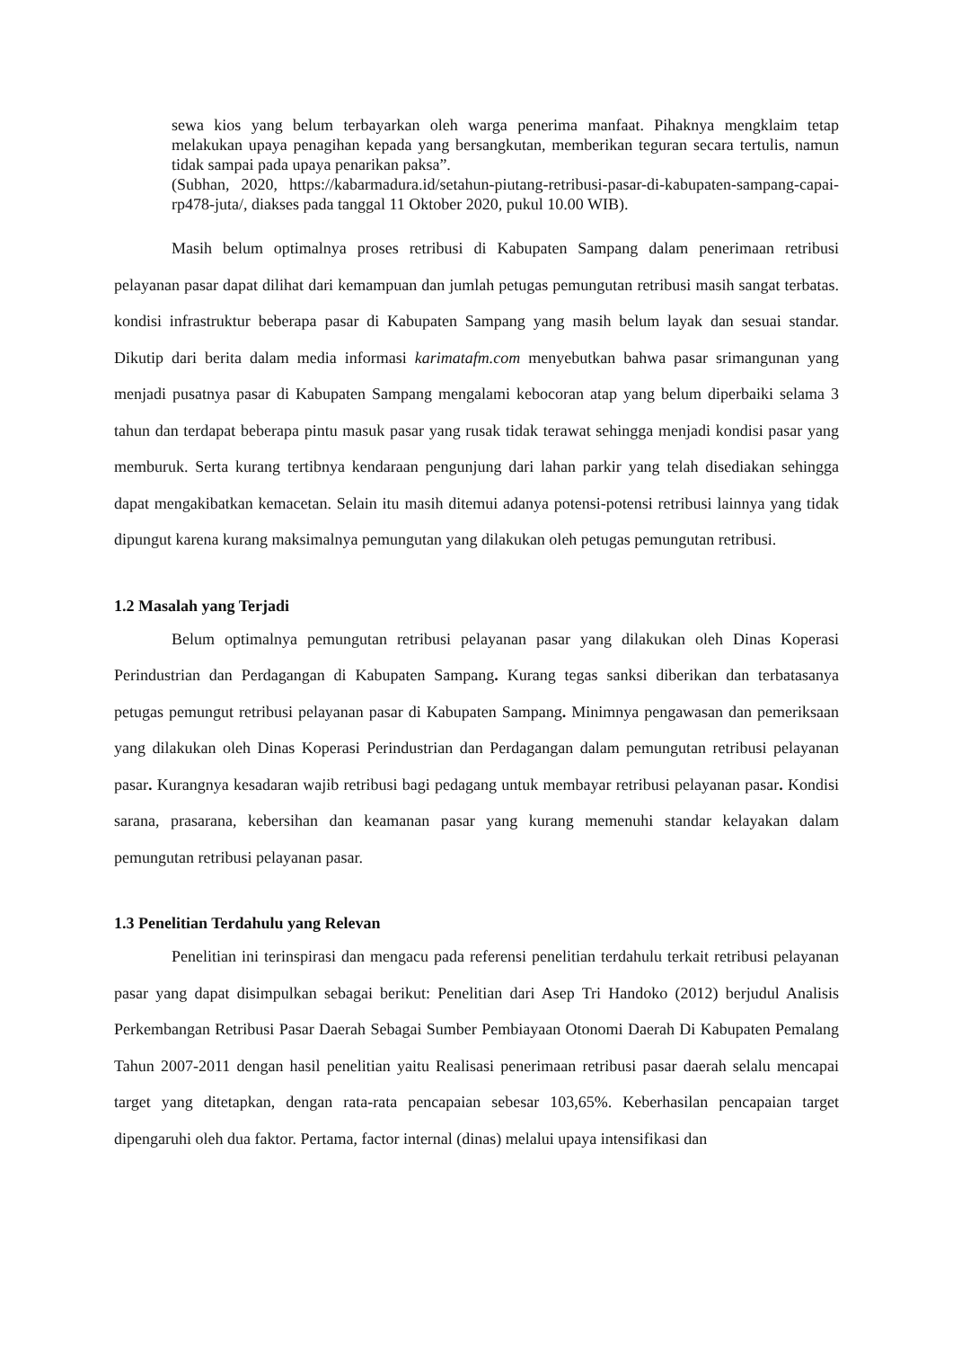sewa kios yang belum terbayarkan oleh warga penerima manfaat. Pihaknya mengklaim tetap melakukan upaya penagihan kepada yang bersangkutan, memberikan teguran secara tertulis, namun tidak sampai pada upaya penarikan paksa”.
(Subhan, 2020, https://kabarmadura.id/setahun-piutang-retribusi-pasar-di-kabupaten-sampang-capai-rp478-juta/, diakses pada tanggal 11 Oktober 2020, pukul 10.00 WIB).
Masih belum optimalnya proses retribusi di Kabupaten Sampang dalam penerimaan retribusi pelayanan pasar dapat dilihat dari kemampuan dan jumlah petugas pemungutan retribusi masih sangat terbatas. kondisi infrastruktur beberapa pasar di Kabupaten Sampang yang masih belum layak dan sesuai standar. Dikutip dari berita dalam media informasi karimatafm.com menyebutkan bahwa pasar srimangunan yang menjadi pusatnya pasar di Kabupaten Sampang mengalami kebocoran atap yang belum diperbaiki selama 3 tahun dan terdapat beberapa pintu masuk pasar yang rusak tidak terawat sehingga menjadi kondisi pasar yang memburuk. Serta kurang tertibnya kendaraan pengunjung dari lahan parkir yang telah disediakan sehingga dapat mengakibatkan kemacetan. Selain itu masih ditemui adanya potensi-potensi retribusi lainnya yang tidak dipungut karena kurang maksimalnya pemungutan yang dilakukan oleh petugas pemungutan retribusi.
1.2 Masalah yang Terjadi
Belum optimalnya pemungutan retribusi pelayanan pasar yang dilakukan oleh Dinas Koperasi Perindustrian dan Perdagangan di Kabupaten Sampang. Kurang tegas sanksi diberikan dan terbatasanya petugas pemungut retribusi pelayanan pasar di Kabupaten Sampang. Minimnya pengawasan dan pemeriksaan yang dilakukan oleh Dinas Koperasi Perindustrian dan Perdagangan dalam pemungutan retribusi pelayanan pasar. Kurangnya kesadaran wajib retribusi bagi pedagang untuk membayar retribusi pelayanan pasar. Kondisi sarana, prasarana, kebersihan dan keamanan pasar yang kurang memenuhi standar kelayakan dalam pemungutan retribusi pelayanan pasar.
1.3 Penelitian Terdahulu yang Relevan
Penelitian ini terinspirasi dan mengacu pada referensi penelitian terdahulu terkait retribusi pelayanan pasar yang dapat disimpulkan sebagai berikut: Penelitian dari Asep Tri Handoko (2012) berjudul Analisis Perkembangan Retribusi Pasar Daerah Sebagai Sumber Pembiayaan Otonomi Daerah Di Kabupaten Pemalang Tahun 2007-2011 dengan hasil penelitian yaitu Realisasi penerimaan retribusi pasar daerah selalu mencapai target yang ditetapkan, dengan rata-rata pencapaian sebesar 103,65%. Keberhasilan pencapaian target dipengaruhi oleh dua faktor. Pertama, factor internal (dinas) melalui upaya intensifikasi dan